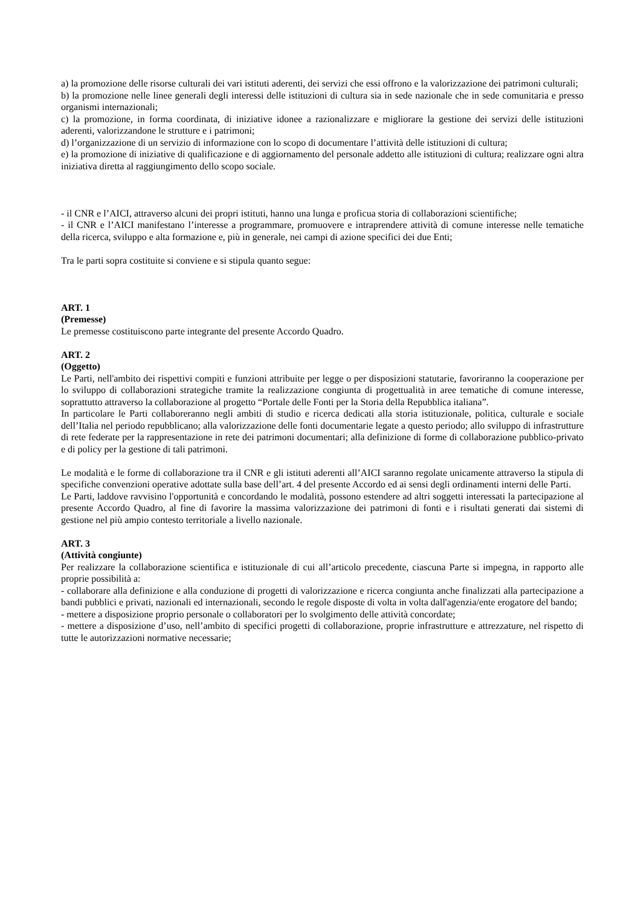a) la promozione delle risorse culturali dei vari istituti aderenti, dei servizi che essi offrono e la valorizzazione dei patrimoni culturali;
b) la promozione nelle linee generali degli interessi delle istituzioni di cultura sia in sede nazionale che in sede comunitaria e presso organismi internazionali;
c) la promozione, in forma coordinata, di iniziative idonee a razionalizzare e migliorare la gestione dei servizi delle istituzioni aderenti, valorizzandone le strutture e i patrimoni;
d) l’organizzazione di un servizio di informazione con lo scopo di documentare l’attività delle istituzioni di cultura;
e) la promozione di iniziative di qualificazione e di aggiornamento del personale addetto alle istituzioni di cultura; realizzare ogni altra iniziativa diretta al raggiungimento dello scopo sociale.
- il CNR e l’AICI, attraverso alcuni dei propri istituti, hanno una lunga e proficua storia di collaborazioni scientifiche;
- il CNR e l’AICI manifestano l’interesse a programmare, promuovere e intraprendere attività di comune interesse nelle tematiche della ricerca, sviluppo e alta formazione e, più in generale, nei campi di azione specifici dei due Enti;
Tra le parti sopra costituite si conviene e si stipula quanto segue:
ART. 1
(Premesse)
Le premesse costituiscono parte integrante del presente Accordo Quadro.
ART. 2
(Oggetto)
Le Parti, nell'ambito dei rispettivi compiti e funzioni attribuite per legge o per disposizioni statutarie, favoriranno la cooperazione per lo sviluppo di collaborazioni strategiche tramite la realizzazione congiunta di progettualità in aree tematiche di comune interesse, soprattutto attraverso la collaborazione al progetto “Portale delle Fonti per la Storia della Repubblica italiana”.
In particolare le Parti collaboreranno negli ambiti di studio e ricerca dedicati alla storia istituzionale, politica, culturale e sociale dell’Italia nel periodo repubblicano; alla valorizzazione delle fonti documentarie legate a questo periodo; allo sviluppo di infrastrutture di rete federate per la rappresentazione in rete dei patrimoni documentari; alla definizione di forme di collaborazione pubblico-privato e di policy per la gestione di tali patrimoni.
Le modalità e le forme di collaborazione tra il CNR e gli istituti aderenti all’AICI saranno regolate unicamente attraverso la stipula di specifiche convenzioni operative adottate sulla base dell’art. 4 del presente Accordo ed ai sensi degli ordinamenti interni delle Parti.
Le Parti, laddove ravvisino l'opportunità e concordando le modalità, possono estendere ad altri soggetti interessati la partecipazione al presente Accordo Quadro, al fine di favorire la massima valorizzazione dei patrimoni di fonti e i risultati generati dai sistemi di gestione nel più ampio contesto territoriale a livello nazionale.
ART. 3
(Attività congiunte)
Per realizzare la collaborazione scientifica e istituzionale di cui all’articolo precedente, ciascuna Parte si impegna, in rapporto alle proprie possibilità a:
- collaborare alla definizione e alla conduzione di progetti di valorizzazione e ricerca congiunta anche finalizzati alla partecipazione a bandi pubblici e privati, nazionali ed internazionali, secondo le regole disposte di volta in volta dall'agenzia/ente erogatore del bando;
- mettere a disposizione proprio personale o collaboratori per lo svolgimento delle attività concordate;
- mettere a disposizione d’uso, nell’ambito di specifici progetti di collaborazione, proprie infrastrutture e attrezzature, nel rispetto di tutte le autorizzazioni normative necessarie;